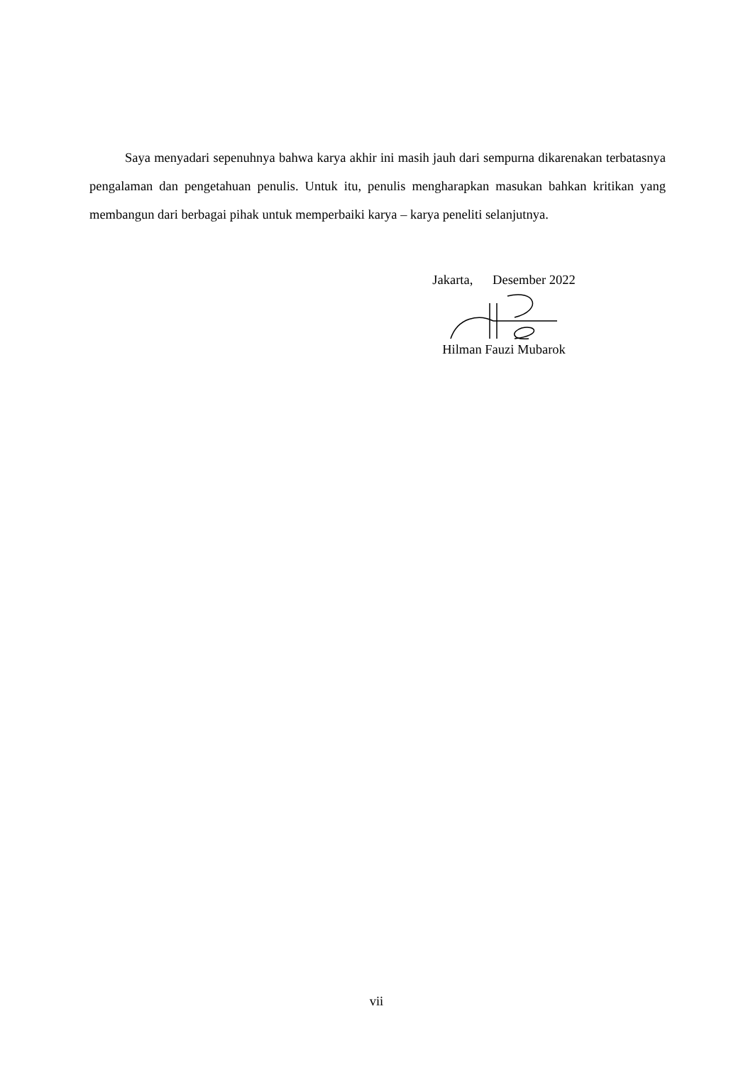Saya menyadari sepenuhnya bahwa karya akhir ini masih jauh dari sempurna dikarenakan terbatasnya pengalaman dan pengetahuan penulis. Untuk itu, penulis mengharapkan masukan bahkan kritikan yang membangun dari berbagai pihak untuk memperbaiki karya – karya peneliti selanjutnya.
Jakarta, Desember 2022
Hilman Fauzi Mubarok
vii